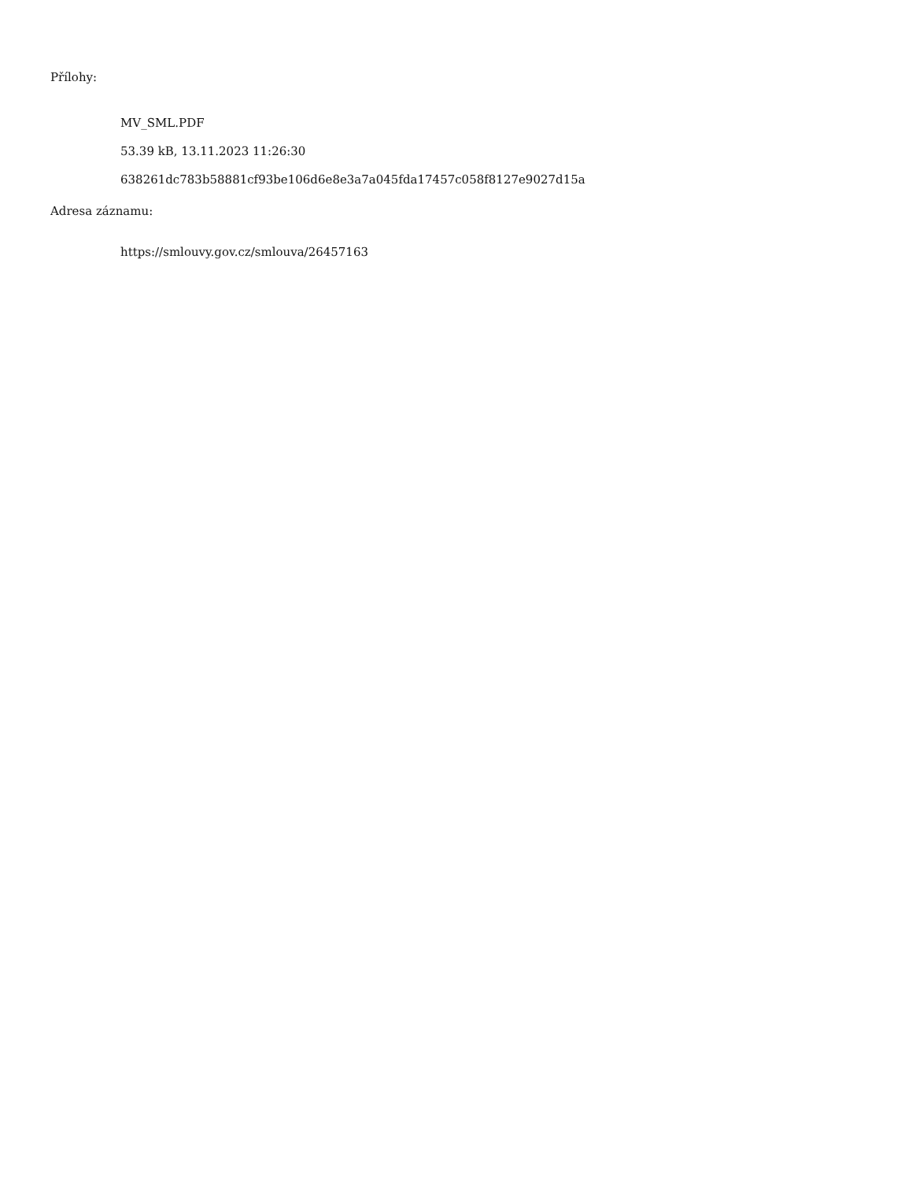Přílohy:
MV_SML.PDF
53.39 kB, 13.11.2023 11:26:30
638261dc783b58881cf93be106d6e8e3a7a045fda17457c058f8127e9027d15a
Adresa záznamu:
https://smlouvy.gov.cz/smlouva/26457163